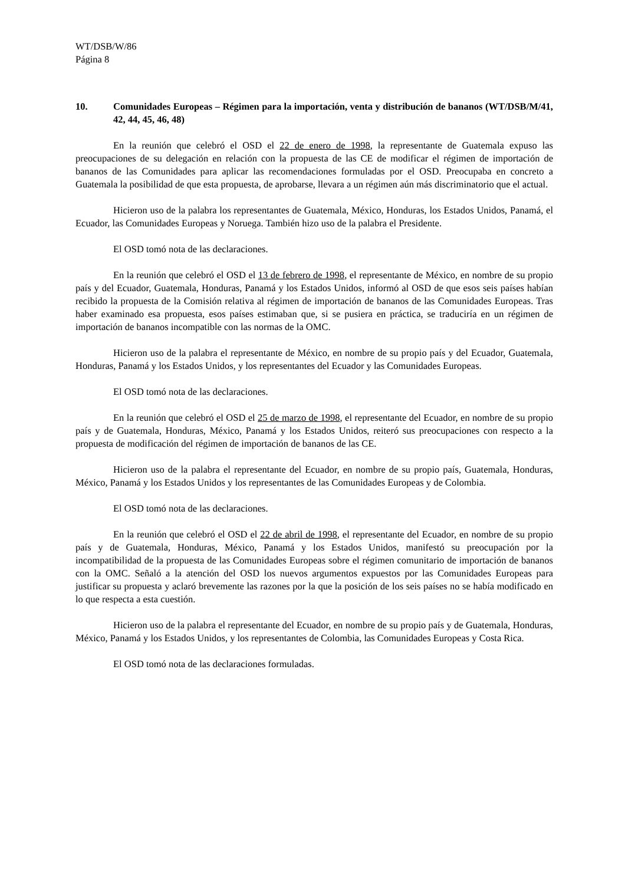WT/DSB/W/86
Página 8
10. Comunidades Europeas – Régimen para la importación, venta y distribución de bananos (WT/DSB/M/41, 42, 44, 45, 46, 48)
En la reunión que celebró el OSD el 22 de enero de 1998, la representante de Guatemala expuso las preocupaciones de su delegación en relación con la propuesta de las CE de modificar el régimen de importación de bananos de las Comunidades para aplicar las recomendaciones formuladas por el OSD. Preocupaba en concreto a Guatemala la posibilidad de que esta propuesta, de aprobarse, llevara a un régimen aún más discriminatorio que el actual.
Hicieron uso de la palabra los representantes de Guatemala, México, Honduras, los Estados Unidos, Panamá, el Ecuador, las Comunidades Europeas y Noruega. También hizo uso de la palabra el Presidente.
El OSD tomó nota de las declaraciones.
En la reunión que celebró el OSD el 13 de febrero de 1998, el representante de México, en nombre de su propio país y del Ecuador, Guatemala, Honduras, Panamá y los Estados Unidos, informó al OSD de que esos seis países habían recibido la propuesta de la Comisión relativa al régimen de importación de bananos de las Comunidades Europeas. Tras haber examinado esa propuesta, esos países estimaban que, si se pusiera en práctica, se traduciría en un régimen de importación de bananos incompatible con las normas de la OMC.
Hicieron uso de la palabra el representante de México, en nombre de su propio país y del Ecuador, Guatemala, Honduras, Panamá y los Estados Unidos, y los representantes del Ecuador y las Comunidades Europeas.
El OSD tomó nota de las declaraciones.
En la reunión que celebró el OSD el 25 de marzo de 1998, el representante del Ecuador, en nombre de su propio país y de Guatemala, Honduras, México, Panamá y los Estados Unidos, reiteró sus preocupaciones con respecto a la propuesta de modificación del régimen de importación de bananos de las CE.
Hicieron uso de la palabra el representante del Ecuador, en nombre de su propio país, Guatemala, Honduras, México, Panamá y los Estados Unidos y los representantes de las Comunidades Europeas y de Colombia.
El OSD tomó nota de las declaraciones.
En la reunión que celebró el OSD el 22 de abril de 1998, el representante del Ecuador, en nombre de su propio país y de Guatemala, Honduras, México, Panamá y los Estados Unidos, manifestó su preocupación por la incompatibilidad de la propuesta de las Comunidades Europeas sobre el régimen comunitario de importación de bananos con la OMC. Señaló a la atención del OSD los nuevos argumentos expuestos por las Comunidades Europeas para justificar su propuesta y aclaró brevemente las razones por la que la posición de los seis países no se había modificado en lo que respecta a esta cuestión.
Hicieron uso de la palabra el representante del Ecuador, en nombre de su propio país y de Guatemala, Honduras, México, Panamá y los Estados Unidos, y los representantes de Colombia, las Comunidades Europeas y Costa Rica.
El OSD tomó nota de las declaraciones formuladas.